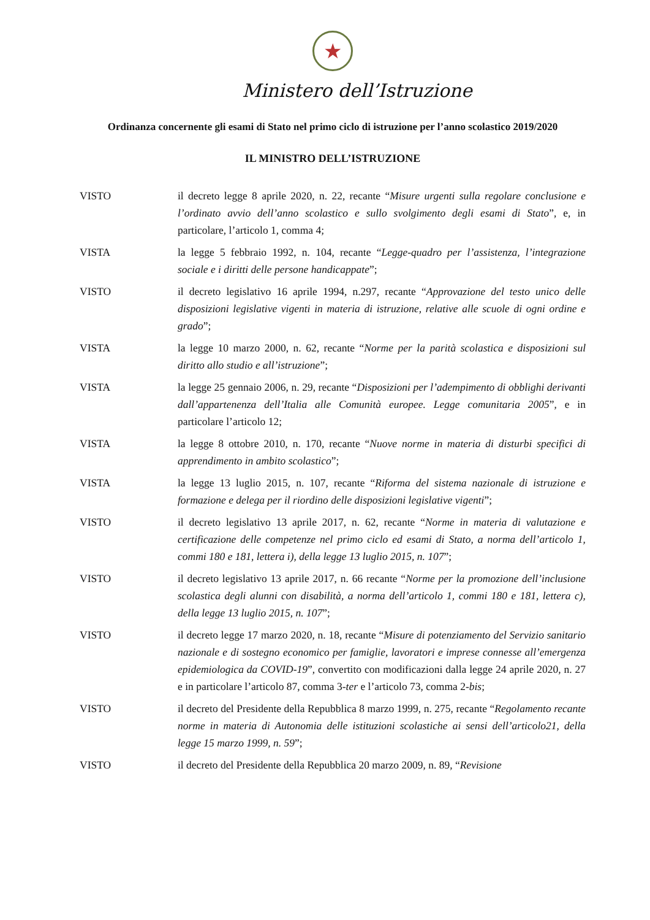★
Ministero dell’Istruzione
Ordinanza concernente gli esami di Stato nel primo ciclo di istruzione per l’anno scolastico 2019/2020
IL MINISTRO DELL’ISTRUZIONE
VISTO il decreto legge 8 aprile 2020, n. 22, recante “Misure urgenti sulla regolare conclusione e l’ordinato avvio dell’anno scolastico e sullo svolgimento degli esami di Stato”, e, in particolare, l’articolo 1, comma 4;
VISTA la legge 5 febbraio 1992, n. 104, recante “Legge-quadro per l’assistenza, l’integrazione sociale e i diritti delle persone handicappate”;
VISTO il decreto legislativo 16 aprile 1994, n.297, recante “Approvazione del testo unico delle disposizioni legislative vigenti in materia di istruzione, relative alle scuole di ogni ordine e grado”;
VISTA la legge 10 marzo 2000, n. 62, recante “Norme per la parità scolastica e disposizioni sul diritto allo studio e all’istruzione”;
VISTA la legge 25 gennaio 2006, n. 29, recante “Disposizioni per l’adempimento di obblighi derivanti dall’appartenenza dell’Italia alle Comunità europee. Legge comunitaria 2005”, e in particolare l’articolo 12;
VISTA la legge 8 ottobre 2010, n. 170, recante “Nuove norme in materia di disturbi specifici di apprendimento in ambito scolastico”;
VISTA la legge 13 luglio 2015, n. 107, recante “Riforma del sistema nazionale di istruzione e formazione e delega per il riordino delle disposizioni legislative vigenti”;
VISTO il decreto legislativo 13 aprile 2017, n. 62, recante “Norme in materia di valutazione e certificazione delle competenze nel primo ciclo ed esami di Stato, a norma dell’articolo 1, commi 180 e 181, lettera i), della legge 13 luglio 2015, n. 107”;
VISTO il decreto legislativo 13 aprile 2017, n. 66 recante “Norme per la promozione dell’inclusione scolastica degli alunni con disabilità, a norma dell’articolo 1, commi 180 e 181, lettera c), della legge 13 luglio 2015, n. 107”;
VISTO il decreto legge 17 marzo 2020, n. 18, recante “Misure di potenziamento del Servizio sanitario nazionale e di sostegno economico per famiglie, lavoratori e imprese connesse all’emergenza epidemiologica da COVID-19”, convertito con modificazioni dalla legge 24 aprile 2020, n. 27 e in particolare l’articolo 87, comma 3-ter e l’articolo 73, comma 2-bis;
VISTO il decreto del Presidente della Repubblica 8 marzo 1999, n. 275, recante “Regolamento recante norme in materia di Autonomia delle istituzioni scolastiche ai sensi dell’articolo21, della legge 15 marzo 1999, n. 59”;
VISTO il decreto del Presidente della Repubblica 20 marzo 2009, n. 89, “Revisione